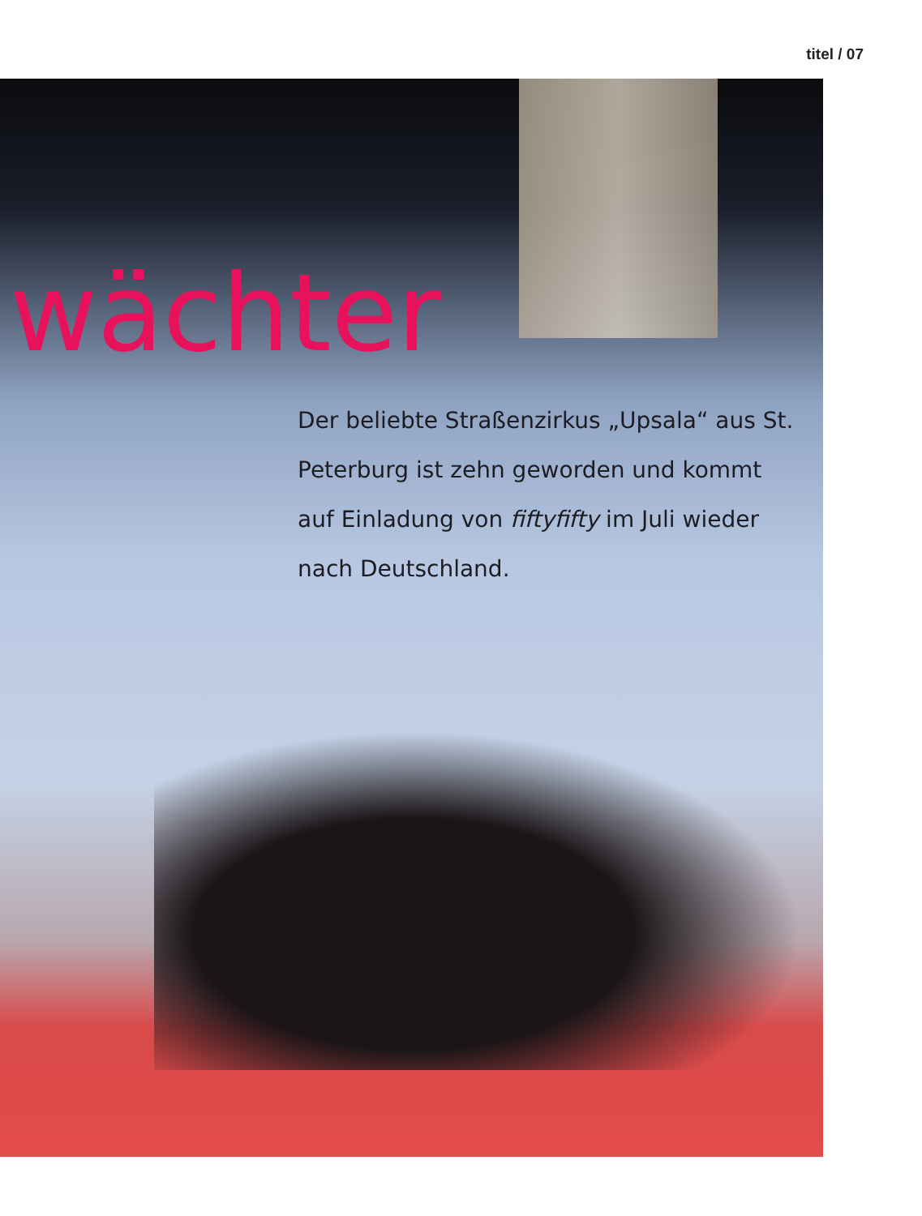titel / 07
wächter
Der beliebte Straßenzirkus „Upsala“ aus St. Peterburg ist zehn geworden und kommt auf Einladung von fiftyfifty im Juli wieder nach Deutschland.